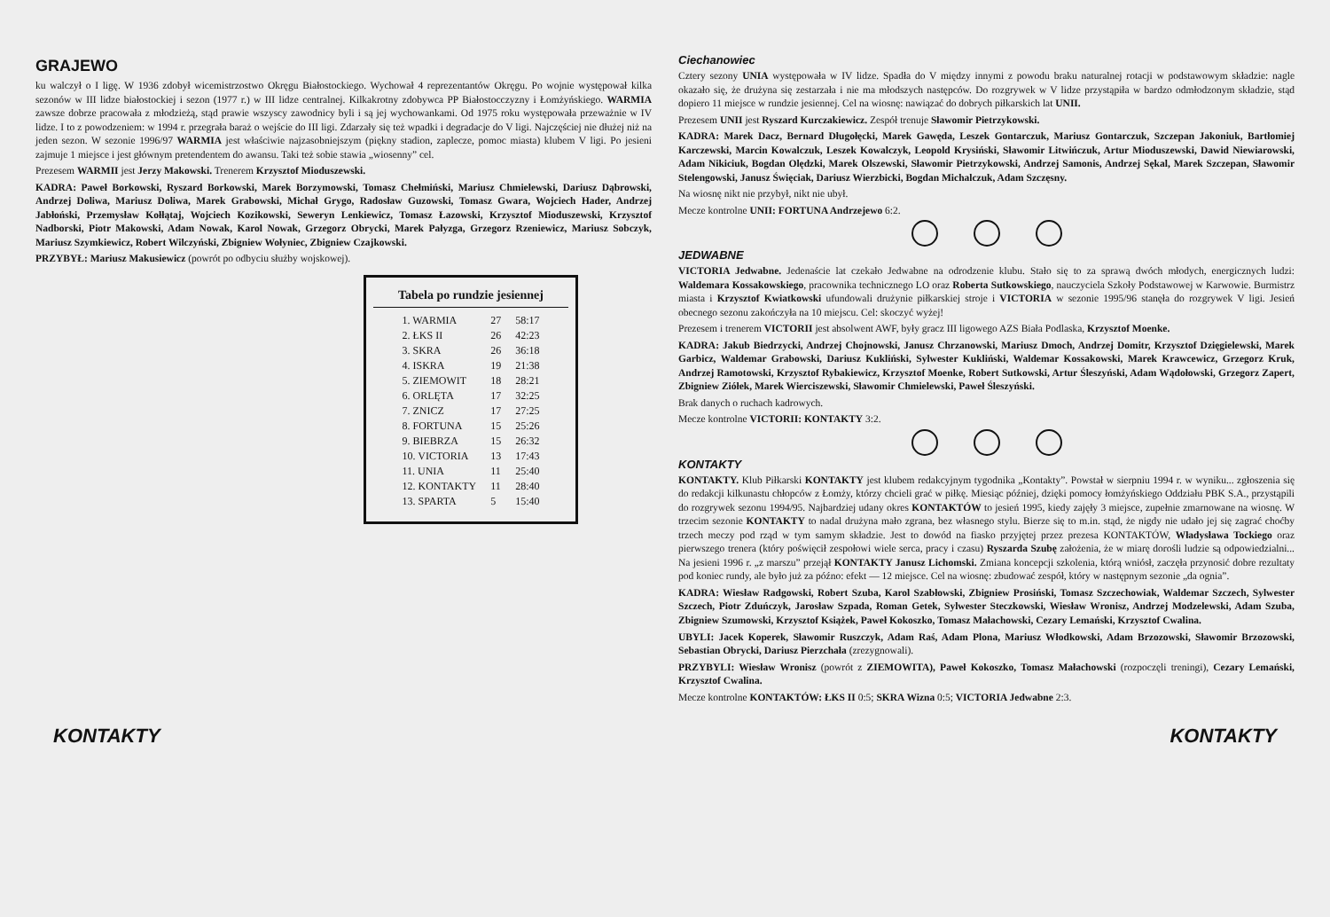GRAJEWO
ku walczył o I ligę. W 1936 zdobył wicemistrzostwo Okręgu Białostockiego. Wychował 4 reprezentantów Okręgu. Po wojnie występował kilka sezonów w III lidze białostockiej i sezon (1977 r.) w III lidze centralnej. Kilkakrotny zdobywca PP Białostocczyzny i Łomżyńskiego. WARMIA zawsze dobrze pracowała z młodzieżą, stąd prawie wszyscy zawodnicy byli i są jej wychowankami. Od 1975 roku występowała przeważnie w IV lidze. I to z powodzeniem: w 1994 r. przegrała baraż o wejście do III ligi. Zdarzały się też wpadki i degradacje do V ligi. Najczęściej nie dłużej niż na jeden sezon. W sezonie 1996/97 WARMIA jest właściwie najzasobniejszym (piękny stadion, zaplecze, pomoc miasta) klubem V ligi. Po jesieni zajmuje 1 miejsce i jest głównym pretendentem do awansu. Taki też sobie stawia „wiosenny” cel.
Prezesem WARMII jest Jerzy Makowski. Trenerem Krzysztof Mioduszewski.
KADRA: Paweł Borkowski, Ryszard Borkowski, Marek Borzymowski, Tomasz Chełmiński, Mariusz Chmielewski, Dariusz Dąbrowski, Andrzej Doliwa, Mariusz Doliwa, Marek Grabowski, Michał Grygo, Radosław Guzowski, Tomasz Gwara, Wojciech Hader, Andrzej Jabłoński, Przemysław Kołłątaj, Wojciech Kozikowski, Seweryn Lenkiewicz, Tomasz Łazowski, Krzysztof Mioduszewski, Krzysztof Nadborski, Piotr Makowski, Adam Nowak, Karol Nowak, Grzegorz Obrycki, Marek Pałyzga, Grzegorz Rzeniewicz, Mariusz Sobczyk, Mariusz Szymkiewicz, Robert Wilczyński, Zbigniew Wołyniec, Zbigniew Czajkowski.
PRZYBYŁ: Mariusz Makusiewicz (powrót po odbyciu służby wojskowej).
Tabela po rundzie jesiennej
| 1. WARMIA | 27 | 58:17 |
| 2. ŁKS II | 26 | 42:23 |
| 3. SKRA | 26 | 36:18 |
| 4. ISKRA | 19 | 21:38 |
| 5. ZIEMOWIT | 18 | 28:21 |
| 6. ORLĘTA | 17 | 32:25 |
| 7. ZNICZ | 17 | 27:25 |
| 8. FORTUNA | 15 | 25:26 |
| 9. BIEBRZA | 15 | 26:32 |
| 10. VICTORIA | 13 | 17:43 |
| 11. UNIA | 11 | 25:40 |
| 12. KONTAKTY | 11 | 28:40 |
| 13. SPARTA | 5 | 15:40 |
Ciechanowiec
Cztery sezony UNIA występowała w IV lidze. Spadła do V między innymi z powodu braku naturalnej rotacji w podstawowym składzie: nagle okazało się, że drużyna się zestarzała i nie ma młodszych następców. Do rozgrywek w V lidze przystąpiła w bardzo odmłodzonym składzie, stąd dopiero 11 miejsce w rundzie jesiennej. Cel na wiosnę: nawiązać do dobrych piłkarskich lat UNII.
Prezesem UNII jest Ryszard Kurczakiewicz. Zespół trenuje Sławomir Pietrzykowski.
KADRA: Marek Dacz, Bernard Długołęcki, Marek Gawęda, Leszek Gontarczuk, Mariusz Gontarczuk, Szczepan Jakoniuk, Bartłomiej Karczewski, Marcin Kowalczuk, Leszek Kowalczyk, Leopold Krysiński, Sławomir Litwińczuk, Artur Mioduszewski, Dawid Niewiarowski, Adam Nikiciuk, Bogdan Olędzki, Marek Olszewski, Sławomir Pietrzykowski, Andrzej Samonis, Andrzej Sękal, Marek Szczepan, Sławomir Stelengowski, Janusz Święciak, Dariusz Wierzbicki, Bogdan Michalczuk, Adam Szczęsny.
Na wiosnę nikt nie przybył, nikt nie ubył.
Mecze kontrolne UNII: FORTUNA Andrzejewo 6:2.
JEDWABNE
VICTORIA Jedwabne. Jedenaście lat czekało Jedwabne na odrodzenie klubu. Stało się to za sprawą dwóch młodych, energicznych ludzi: Waldemara Kossakowskiego, pracownika technicznego LO oraz Roberta Sutkowskiego, nauczyciela Szkoły Podstawowej w Karwowie. Burmistrz miasta i Krzysztof Kwiatkowski ufundowali drużynie piłkarskiej stroje i VICTORIA w sezonie 1995/96 stanęła do rozgrywek V ligi. Jesień obecnego sezonu zakończyła na 10 miejscu. Cel: skoczyć wyżej!
Prezesem i trenerem VICTORII jest absolwent AWF, były gracz III ligowego AZS Biała Podlaska, Krzysztof Moenke.
KADRA: Jakub Biedrzycki, Andrzej Chojnowski, Janusz Chrzanowski, Mariusz Dmoch, Andrzej Domitr, Krzysztof Dzięgielewski, Marek Garbicz, Waldemar Grabowski, Dariusz Kukliński, Sylwester Kukliński, Waldemar Kossakowski, Marek Krawcewicz, Grzegorz Kruk, Andrzej Ramotowski, Krzysztof Rybakiewicz, Krzysztof Moenke, Robert Sutkowski, Artur Śleszyński, Adam Wądołowski, Grzegorz Zapert, Zbigniew Ziółek, Marek Wierciszewski, Sławomir Chmielewski, Paweł Śleszyński.
Brak danych o ruchach kadrowych.
Mecze kontrolne VICTORII: KONTAKTY 3:2.
KONTAKTY
KONTAKTY. Klub Piłkarski KONTAKTY jest klubem redakcyjnym tygodnika „Kontakty”. Powstał w sierpniu 1994 r. w wyniku... zgłoszenia się do redakcji kilkunastu chłopców z Łomży, którzy chcieli grać w piłkę. Miesiąc później, dzięki pomocy łomżyńskiego Oddziału PBK S.A., przystąpili do rozgrywek sezonu 1994/95. Najbardziej udany okres KONTAKTÓW to jesień 1995, kiedy zajęły 3 miejsce, zupełnie zmarnowane na wiosnę. W trzecim sezonie KONTAKTY to nadal drużyna mało zgrana, bez własnego stylu. Bierze się to m.in. stąd, że nigdy nie udało jej się zagrać choćby trzech meczy pod rząd w tym samym składzie. Jest to dowód na fiasko przyjętej przez prezesa KONTAKTÓW, Władysława Tockiego oraz pierwszego trenera (który poświęcił zespołowi wiele serca, pracy i czasu) Ryszarda Szubę założenia, że w miarę dorośli ludzie są odpowiedzialni... Na jesieni 1996 r. „z marszu” przejął KONTAKTY Janusz Lichomski. Zmiana koncepcji szkolenia, którą wniósł, zaczęła przynosić dobre rezultaty pod koniec rundy, ale było już za późno: efekt — 12 miejsce. Cel na wiosnę: zbudować zespół, który w następnym sezonie „da ognia”.
KADRA: Wiesław Radgowski, Robert Szuba, Karol Szabłowski, Zbigniew Prosiński, Tomasz Szczechowiak, Waldemar Szczech, Sylwester Szczech, Piotr Zduńczyk, Jarosław Szpada, Roman Getek, Sylwester Steczkowski, Wiesław Wronisz, Andrzej Modzelewski, Adam Szuba, Zbigniew Szumowski, Krzysztof Książek, Paweł Kokoszko, Tomasz Małachowski, Cezary Lemański, Krzysztof Cwalina.
UBYLI: Jacek Koperek, Sławomir Ruszczyk, Adam Raś, Adam Plona, Mariusz Włodkowski, Adam Brzozowski, Sławomir Brzozowski, Sebastian Obrycki, Dariusz Pierzchała (zrezygnowali).
PRZYBYLI: Wiesław Wronisz (powrót z ZIEMOWITA), Paweł Kokoszko, Tomasz Małachowski (rozpoczęli treningi), Cezary Lemański, Krzysztof Cwalina.
Mecze kontrolne KONTAKTÓW: ŁKS II 0:5; SKRA Wizna 0:5; VICTORIA Jedwabne 2:3.
KONTAKTY KONTAKTY